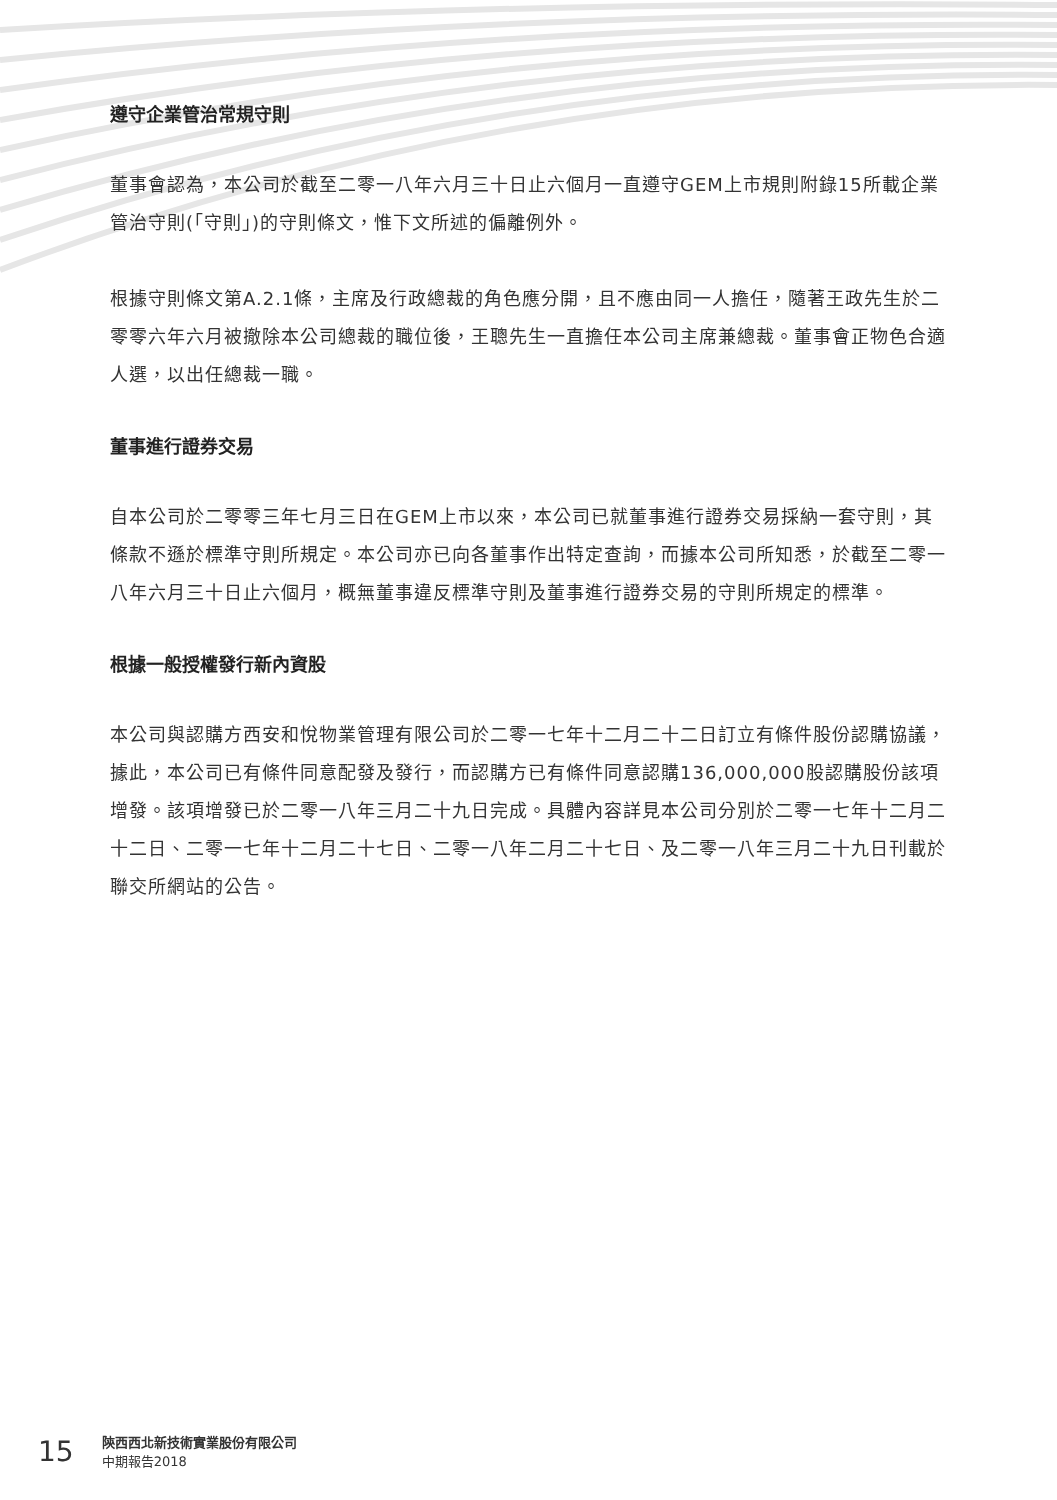遵守企業管治常規守則
董事會認為，本公司於截至二零一八年六月三十日止六個月一直遵守GEM上市規則附錄15所載企業管治守則(「守則」)的守則條文，惟下文所述的偏離例外。
根據守則條文第A.2.1條，主席及行政總裁的角色應分開，且不應由同一人擔任，隨著王政先生於二零零六年六月被撤除本公司總裁的職位後，王聰先生一直擔任本公司主席兼總裁。董事會正物色合適人選，以出任總裁一職。
董事進行證券交易
自本公司於二零零三年七月三日在GEM上市以來，本公司已就董事進行證券交易採納一套守則，其條款不遜於標準守則所規定。本公司亦已向各董事作出特定查詢，而據本公司所知悉，於截至二零一八年六月三十日止六個月，概無董事違反標準守則及董事進行證券交易的守則所規定的標準。
根據一般授權發行新內資股
本公司與認購方西安和悅物業管理有限公司於二零一七年十二月二十二日訂立有條件股份認購協議，據此，本公司已有條件同意配發及發行，而認購方已有條件同意認購136,000,000股認購股份該項增發。該項增發已於二零一八年三月二十九日完成。具體內容詳見本公司分別於二零一七年十二月二十二日、二零一七年十二月二十七日、二零一八年二月二十七日、及二零一八年三月二十九日刊載於聯交所網站的公告。
15
陝西西北新技術實業股份有限公司
中期報告2018